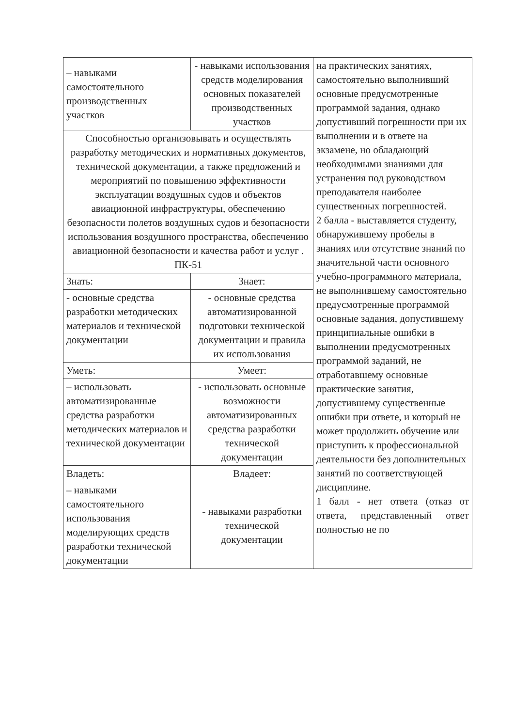| – навыками самостоятельного производственных участков | - навыками использования средств моделирования основных показателей производственных участков | на практических занятиях, самостоятельно выполнивший основные предусмотренные программой задания, однако допустивший погрешности при их выполнении и в ответе на экзамене, но обладающий необходимыми знаниями для устранения под руководством преподавателя наиболее существенных погрешностей. 2 балла - выставляется студенту, обнаружившему пробелы в знаниях или отсутствие знаний по значительной части основного учебно-программного материала, не выполнившему самостоятельно предусмотренные программой основные задания, допустившему принципиальные ошибки в выполнении предусмотренных программой заданий, не отработавшему основные практические занятия, допустившему существенные ошибки при ответе, и который не может продолжить обучение или приступить к профессиональной деятельности без дополнительных занятий по соответствующей дисциплине. 1 балл - нет ответа (отказ от ответа, представленный ответ полностью не по |
| Способностью организовывать и осуществлять разработку методических и нормативных документов, технической документации, а также предложений и мероприятий по повышению эффективности эксплуатации воздушных судов и объектов авиационной инфраструктуры, обеспечению безопасности полетов воздушных судов и безопасности использования воздушного пространства, обеспечению авиационной безопасности и качества работ и услуг . ПК-51 | | |
| Знать: | Знает: | |
| - основные средства разработки методических материалов и технической документации | - основные средства автоматизированной подготовки технической документации и правила их использования | |
| Уметь: | Умеет: | |
| – использовать автоматизированные средства разработки методических материалов и технической документации | - использовать основные возможности автоматизированных средства разработки технической документации | |
| Владеть: | Владеет: | |
| – навыками самостоятельного использования моделирующих средств разработки технической документации | - навыками разработки технической документации | |